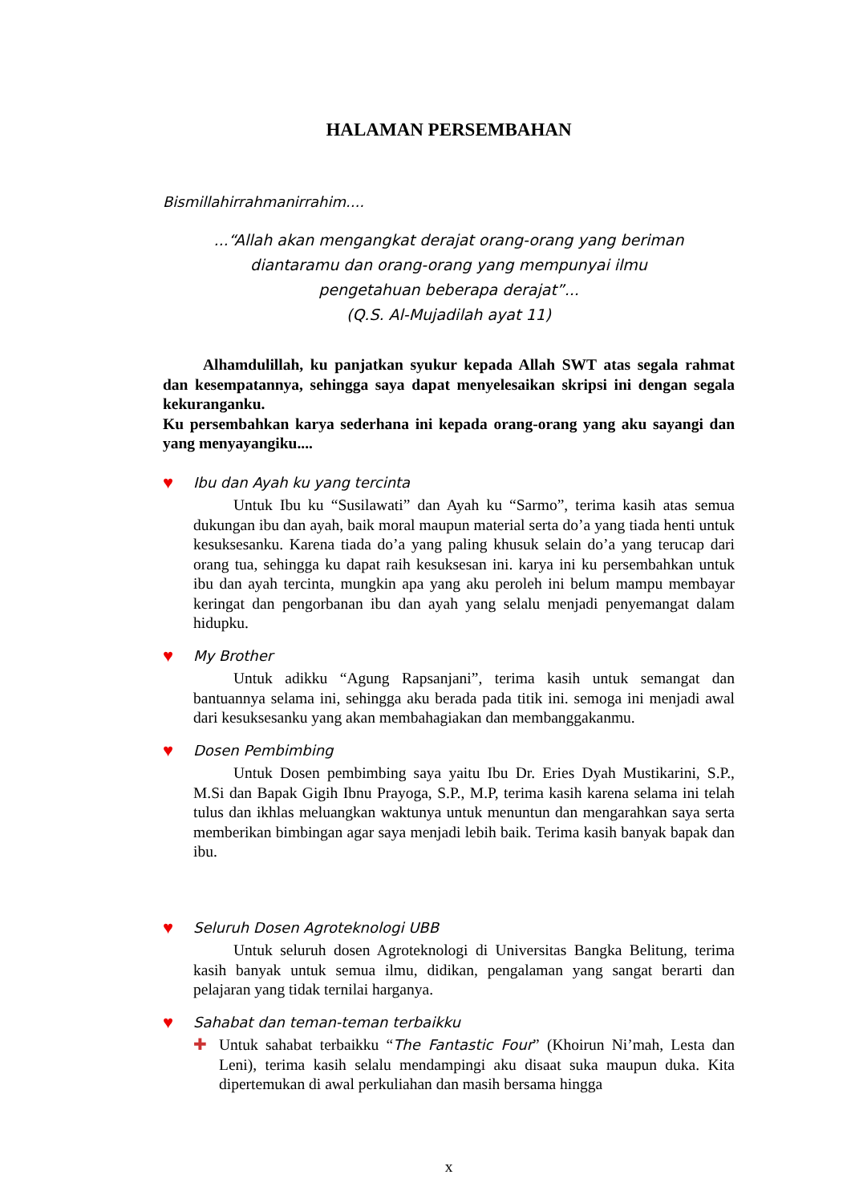HALAMAN PERSEMBAHAN
Bismillahirrahmanirrahim....
...“Allah akan mengangkat derajat orang-orang yang beriman
diantaramu dan orang-orang yang mempunyai ilmu
pengetahuan beberapa derajat”...
(Q.S. Al-Mujadilah ayat 11)
Alhamdulillah, ku panjatkan syukur kepada Allah SWT atas segala rahmat dan kesempatannya, sehingga saya dapat menyelesaikan skripsi ini dengan segala kekuranganku.
Ku persembahkan karya sederhana ini kepada orang-orang yang aku sayangi dan yang menyayangiku....
♥
Ibu dan Ayah ku yang tercinta
Untuk Ibu ku “Susilawati” dan Ayah ku “Sarmo”, terima kasih atas semua dukungan ibu dan ayah, baik moral maupun material serta do’a yang tiada henti untuk kesuksesanku. Karena tiada do’a yang paling khusuk selain do’a yang terucap dari orang tua, sehingga ku dapat raih kesuksesan ini. karya ini ku persembahkan untuk ibu dan ayah tercinta, mungkin apa yang aku peroleh ini belum mampu membayar keringat dan pengorbanan ibu dan ayah yang selalu menjadi penyemangat dalam hidupku.
♥
My Brother
Untuk adikku “Agung Rapsanjani”, terima kasih untuk semangat dan bantuannya selama ini, sehingga aku berada pada titik ini. semoga ini menjadi awal dari kesuksesanku yang akan membahagiakan dan membanggakanmu.
♥
Dosen Pembimbing
Untuk Dosen pembimbing saya yaitu Ibu Dr. Eries Dyah Mustikarini, S.P., M.Si dan Bapak Gigih Ibnu Prayoga, S.P., M.P, terima kasih karena selama ini telah tulus dan ikhlas meluangkan waktunya untuk menuntun dan mengarahkan saya serta memberikan bimbingan agar saya menjadi lebih baik. Terima kasih banyak bapak dan ibu.
♥
Seluruh Dosen Agroteknologi UBB
Untuk seluruh dosen Agroteknologi di Universitas Bangka Belitung, terima kasih banyak untuk semua ilmu, didikan, pengalaman yang sangat berarti dan pelajaran yang tidak ternilai harganya.
♥
Sahabat dan teman-teman terbaikku
✚ Untuk sahabat terbaikku “The Fantastic Four” (Khoirun Ni’mah, Lesta dan Leni), terima kasih selalu mendampingi aku disaat suka maupun duka. Kita dipertemukan di awal perkuliahan dan masih bersama hingga
x